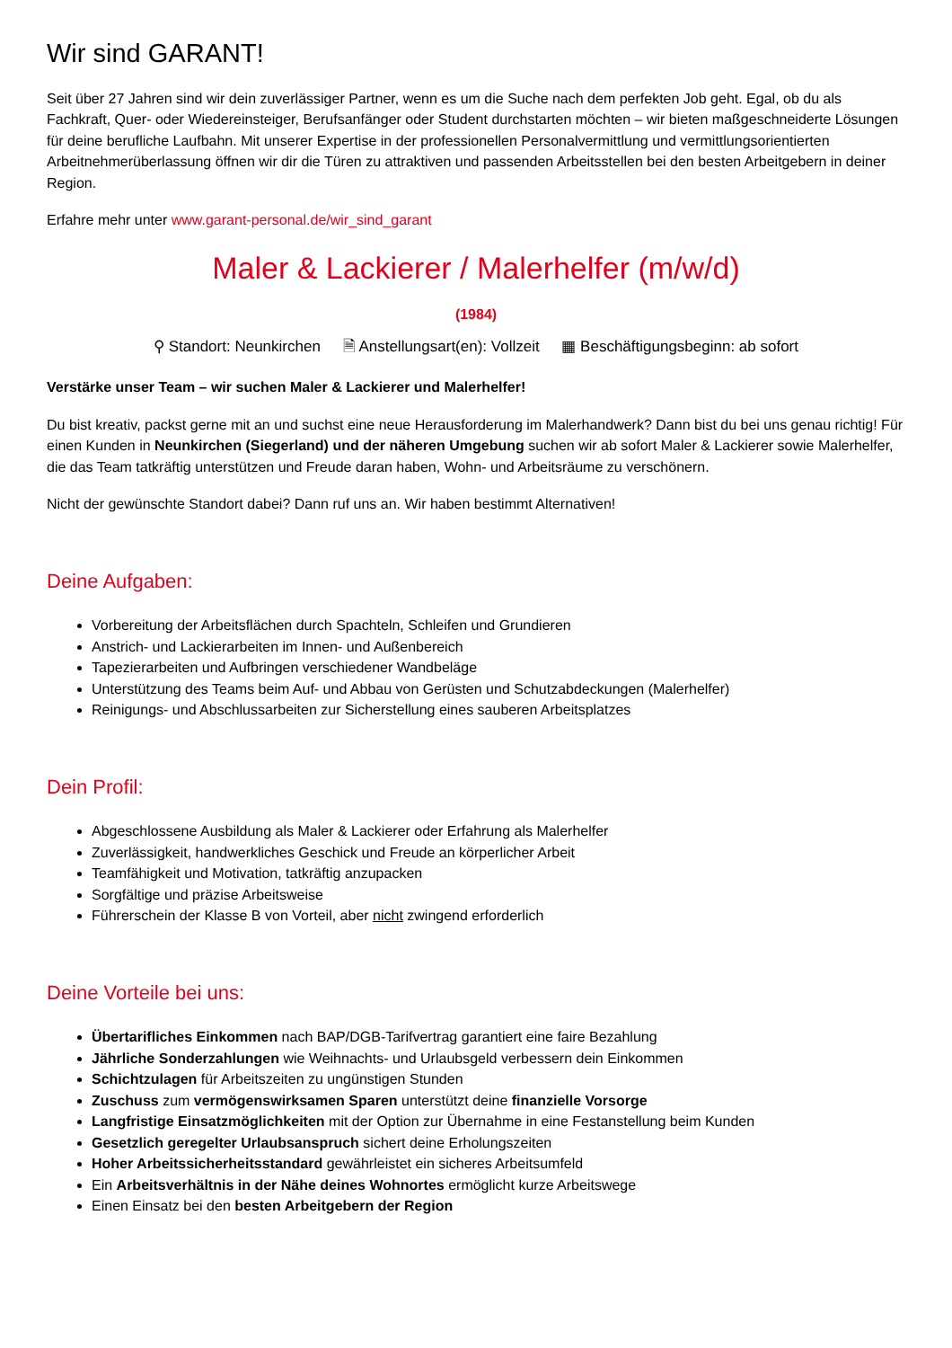Wir sind GARANT!
Seit über 27 Jahren sind wir dein zuverlässiger Partner, wenn es um die Suche nach dem perfekten Job geht. Egal, ob du als Fachkraft, Quer- oder Wiedereinsteiger, Berufsanfänger oder Student durchstarten möchten – wir bieten maßgeschneiderte Lösungen für deine berufliche Laufbahn. Mit unserer Expertise in der professionellen Personalvermittlung und vermittlungsorientierten Arbeitnehmerüberlassung öffnen wir dir die Türen zu attraktiven und passenden Arbeitsstellen bei den besten Arbeitgebern in deiner Region.
Erfahre mehr unter www.garant-personal.de/wir_sind_garant
Maler & Lackierer / Malerhelfer (m/w/d)
(1984)
⚲ Standort: Neunkirchen 🗎 Anstellungsart(en): Vollzeit ▦ Beschäftigungsbeginn: ab sofort
Verstärke unser Team – wir suchen Maler & Lackierer und Malerhelfer!
Du bist kreativ, packst gerne mit an und suchst eine neue Herausforderung im Malerhandwerk? Dann bist du bei uns genau richtig! Für einen Kunden in Neunkirchen (Siegerland) und der näheren Umgebung suchen wir ab sofort Maler & Lackierer sowie Malerhelfer, die das Team tatkräftig unterstützen und Freude daran haben, Wohn- und Arbeitsräume zu verschönern.
Nicht der gewünschte Standort dabei? Dann ruf uns an. Wir haben bestimmt Alternativen!
Deine Aufgaben:
Vorbereitung der Arbeitsflächen durch Spachteln, Schleifen und Grundieren
Anstrich- und Lackierarbeiten im Innen- und Außenbereich
Tapezierarbeiten und Aufbringen verschiedener Wandbeläge
Unterstützung des Teams beim Auf- und Abbau von Gerüsten und Schutzabdeckungen (Malerhelfer)
Reinigungs- und Abschlussarbeiten zur Sicherstellung eines sauberen Arbeitsplatzes
Dein Profil:
Abgeschlossene Ausbildung als Maler & Lackierer oder Erfahrung als Malerhelfer
Zuverlässigkeit, handwerkliches Geschick und Freude an körperlicher Arbeit
Teamfähigkeit und Motivation, tatkräftig anzupacken
Sorgfältige und präzise Arbeitsweise
Führerschein der Klasse B von Vorteil, aber nicht zwingend erforderlich
Deine Vorteile bei uns:
Übertarifliches Einkommen nach BAP/DGB-Tarifvertrag garantiert eine faire Bezahlung
Jährliche Sonderzahlungen wie Weihnachts- und Urlaubsgeld verbessern dein Einkommen
Schichtzulagen für Arbeitszeiten zu ungünstigen Stunden
Zuschuss zum vermögenswirksamen Sparen unterstützt deine finanzielle Vorsorge
Langfristige Einsatzmöglichkeiten mit der Option zur Übernahme in eine Festanstellung beim Kunden
Gesetzlich geregelter Urlaubsanspruch sichert deine Erholungszeiten
Hoher Arbeitssicherheitsstandard gewährleistet ein sicheres Arbeitsumfeld
Ein Arbeitsverhältnis in der Nähe deines Wohnortes ermöglicht kurze Arbeitswege
Einen Einsatz bei den besten Arbeitgebern der Region